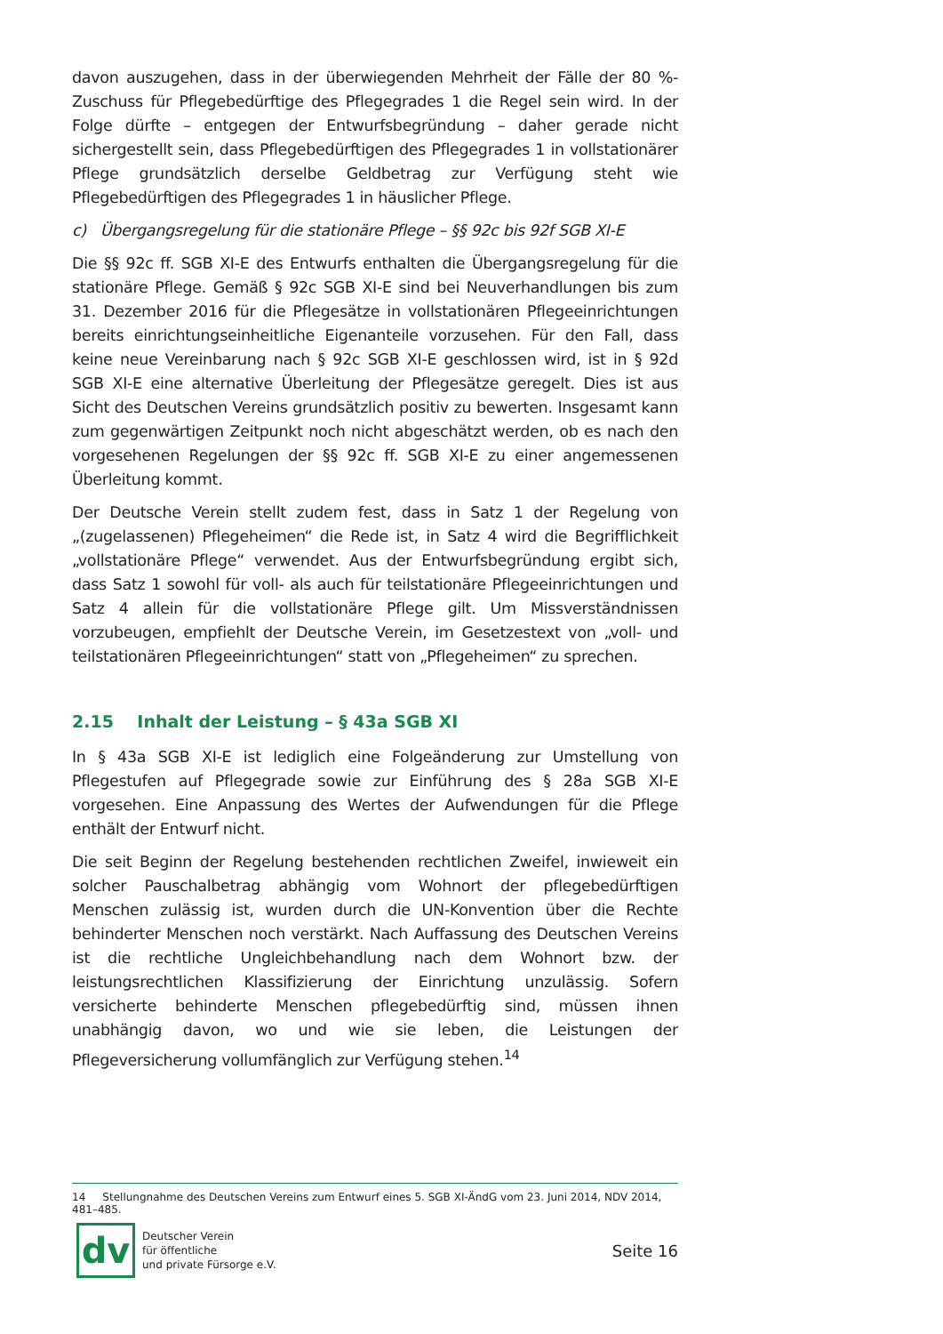davon auszugehen, dass in der überwiegenden Mehrheit der Fälle der 80 %-Zuschuss für Pflegebedürftige des Pflegegrades 1 die Regel sein wird. In der Folge dürfte – entgegen der Entwurfsbegründung – daher gerade nicht sichergestellt sein, dass Pflegebedürftigen des Pflegegrades 1 in vollstationärer Pflege grundsätzlich derselbe Geldbetrag zur Verfügung steht wie Pflegebedürftigen des Pflegegrades 1 in häuslicher Pflege.
c) Übergangsregelung für die stationäre Pflege – §§ 92c bis 92f SGB XI-E
Die §§ 92c ff. SGB XI-E des Entwurfs enthalten die Übergangsregelung für die stationäre Pflege. Gemäß § 92c SGB XI-E sind bei Neuverhandlungen bis zum 31. Dezember 2016 für die Pflegesätze in vollstationären Pflegeeinrichtungen bereits einrichtungseinheitliche Eigenanteile vorzusehen. Für den Fall, dass keine neue Vereinbarung nach § 92c SGB XI-E geschlossen wird, ist in § 92d SGB XI-E eine alternative Überleitung der Pflegesätze geregelt. Dies ist aus Sicht des Deutschen Vereins grundsätzlich positiv zu bewerten. Insgesamt kann zum gegenwärtigen Zeitpunkt noch nicht abgeschätzt werden, ob es nach den vorgesehenen Regelungen der §§ 92c ff. SGB XI-E zu einer angemessenen Überleitung kommt.
Der Deutsche Verein stellt zudem fest, dass in Satz 1 der Regelung von „(zugelassenen) Pflegeheimen“ die Rede ist, in Satz 4 wird die Begrifflichkeit „vollstationäre Pflege“ verwendet. Aus der Entwurfsbegründung ergibt sich, dass Satz 1 sowohl für voll- als auch für teilstationäre Pflegeeinrichtungen und Satz 4 allein für die vollstationäre Pflege gilt. Um Missverständnissen vorzubeugen, empfiehlt der Deutsche Verein, im Gesetzestext von „voll- und teilstationären Pflegeeinrichtungen“ statt von „Pflegeheimen“ zu sprechen.
2.15 Inhalt der Leistung – § 43a SGB XI
In § 43a SGB XI-E ist lediglich eine Folgeänderung zur Umstellung von Pflegestufen auf Pflegegrade sowie zur Einführung des § 28a SGB XI-E vorgesehen. Eine Anpassung des Wertes der Aufwendungen für die Pflege enthält der Entwurf nicht.
Die seit Beginn der Regelung bestehenden rechtlichen Zweifel, inwieweit ein solcher Pauschalbetrag abhängig vom Wohnort der pflegebedürftigen Menschen zulässig ist, wurden durch die UN-Konvention über die Rechte behinderter Menschen noch verstärkt. Nach Auffassung des Deutschen Vereins ist die rechtliche Ungleichbehandlung nach dem Wohnort bzw. der leistungsrechtlichen Klassifizierung der Einrichtung unzulässig. Sofern versicherte behinderte Menschen pflegebedürftig sind, müssen ihnen unabhängig davon, wo und wie sie leben, die Leistungen der Pflegeversicherung vollumfänglich zur Verfügung stehen.<sup>14</sup>
14 Stellungnahme des Deutschen Vereins zum Entwurf eines 5. SGB XI-ÄndG vom 23. Juni 2014, NDV 2014, 481–485.
dv
Deutscher Verein
für öffentliche
und private Fürsorge e.V.
Seite 16